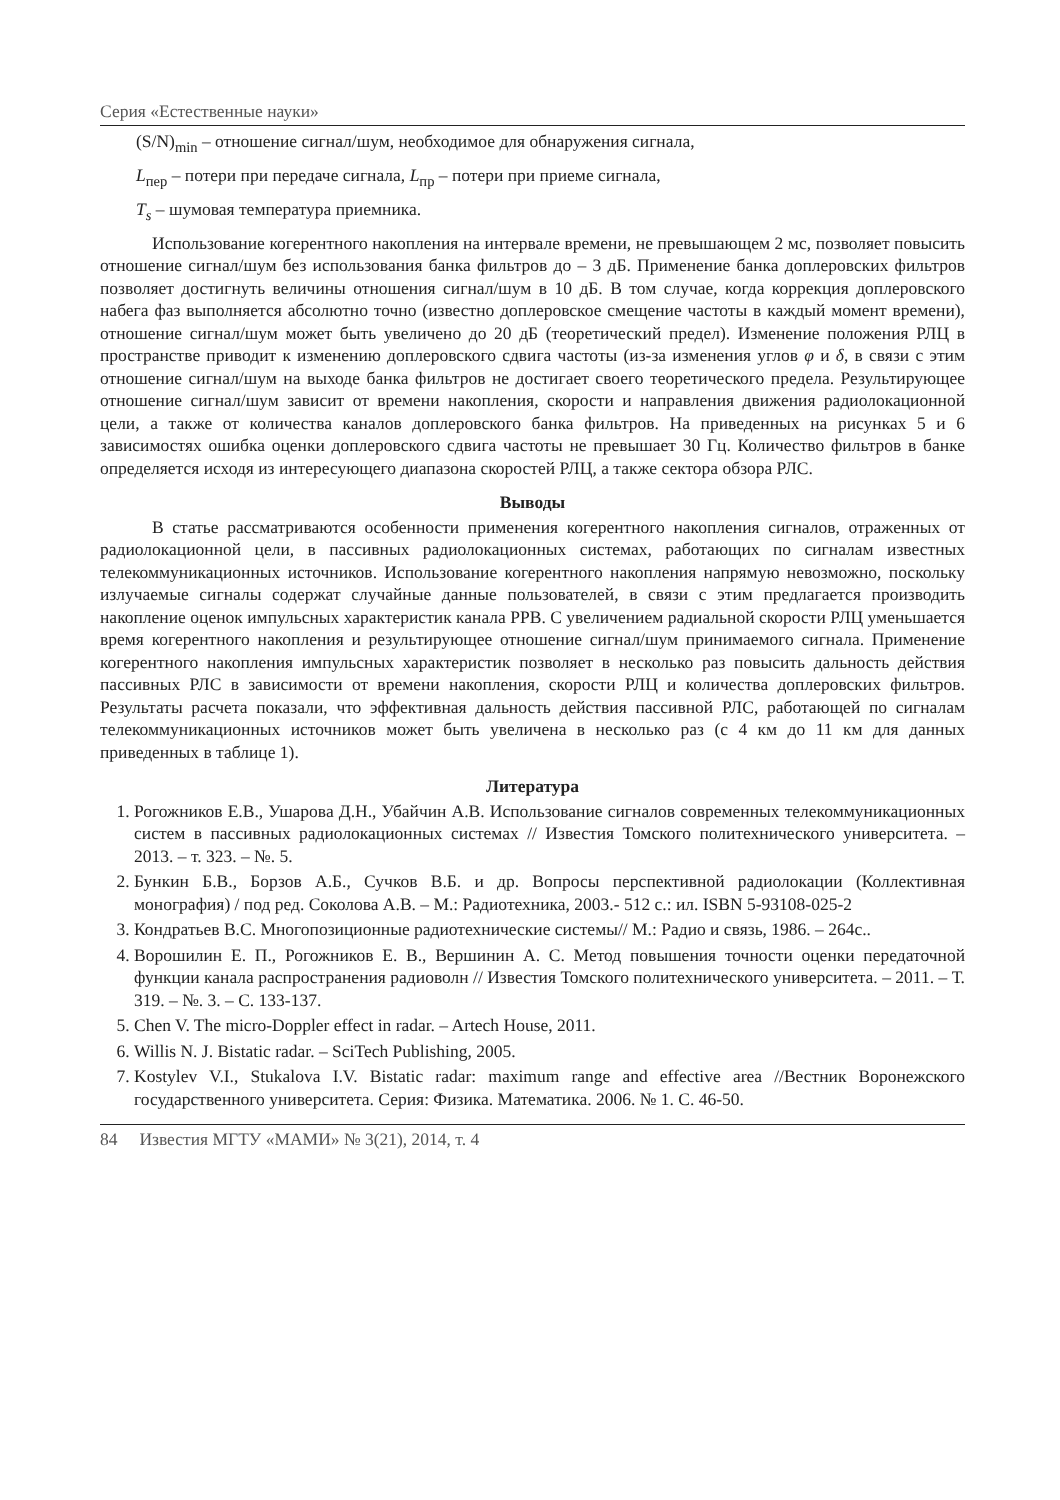Серия «Естественные науки»
(S/N)<sub>min</sub> – отношение сигнал/шум, необходимое для обнаружения сигнала,
L<sub>пер</sub> – потери при передаче сигнала, L<sub>пр</sub> – потери при приеме сигнала,
T<sub>s</sub> – шумовая температура приемника.
Использование когерентного накопления на интервале времени, не превышающем 2 мс, позволяет повысить отношение сигнал/шум без использования банка фильтров до – 3 дБ. Применение банка доплеровских фильтров позволяет достигнуть величины отношения сигнал/шум в 10 дБ. В том случае, когда коррекция доплеровского набега фаз выполняется абсолютно точно (известно доплеровское смещение частоты в каждый момент времени), отношение сигнал/шум может быть увеличено до 20 дБ (теоретический предел). Изменение положения РЛЦ в пространстве приводит к изменению доплеровского сдвига частоты (из-за изменения углов φ и δ, в связи с этим отношение сигнал/шум на выходе банка фильтров не достигает своего теоретического предела. Результирующее отношение сигнал/шум зависит от времени накопления, скорости и направления движения радиолокационной цели, а также от количества каналов доплеровского банка фильтров. На приведенных на рисунках 5 и 6 зависимостях ошибка оценки доплеровского сдвига частоты не превышает 30 Гц. Количество фильтров в банке определяется исходя из интересующего диапазона скоростей РЛЦ, а также сектора обзора РЛС.
Выводы
В статье рассматриваются особенности применения когерентного накопления сигналов, отраженных от радиолокационной цели, в пассивных радиолокационных системах, работающих по сигналам известных телекоммуникационных источников. Использование когерентного накопления напрямую невозможно, поскольку излучаемые сигналы содержат случайные данные пользователей, в связи с этим предлагается производить накопление оценок импульсных характеристик канала РРВ. С увеличением радиальной скорости РЛЦ уменьшается время когерентного накопления и результирующее отношение сигнал/шум принимаемого сигнала. Применение когерентного накопления импульсных характеристик позволяет в несколько раз повысить дальность действия пассивных РЛС в зависимости от времени накопления, скорости РЛЦ и количества доплеровских фильтров. Результаты расчета показали, что эффективная дальность действия пассивной РЛС, работающей по сигналам телекоммуникационных источников может быть увеличена в несколько раз (с 4 км до 11 км для данных приведенных в таблице 1).
Литература
1. Рогожников Е.В., Ушарова Д.Н., Убайчин А.В. Использование сигналов современных телекоммуникационных систем в пассивных радиолокационных системах // Известия Томского политехнического университета. – 2013. – т. 323. – №. 5.
2. Бункин Б.В., Борзов А.Б., Сучков В.Б. и др. Вопросы перспективной радиолокации (Коллективная монография) / под ред. Соколова А.В. – М.: Радиотехника, 2003.- 512 с.: ил. ISBN 5-93108-025-2
3. Кондратьев В.С. Многопозиционные радиотехнические системы// М.: Радио и связь, 1986. – 264с..
4. Ворошилин Е. П., Рогожников Е. В., Вершинин А. С. Метод повышения точности оценки передаточной функции канала распространения радиоволн // Известия Томского политехнического университета. – 2011. – Т. 319. – №. 3. – С. 133-137.
5. Chen V. The micro-Doppler effect in radar. – Artech House, 2011.
6. Willis N. J. Bistatic radar. – SciTech Publishing, 2005.
7. Kostylev V.I., Stukalova I.V. Bistatic radar: maximum range and effective area //Вестник Воронежского государственного университета. Серия: Физика. Математика. 2006. № 1. С. 46-50.
84 Известия МГТУ «МАМИ» № 3(21), 2014, т. 4